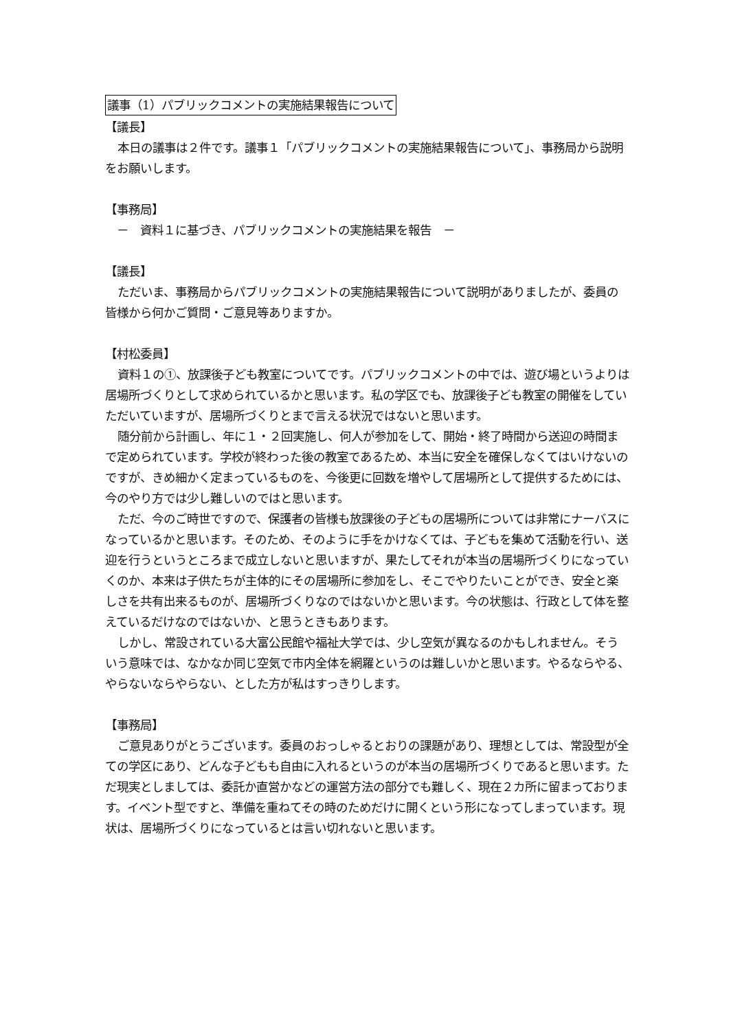議事（1）パブリックコメントの実施結果報告について
【議長】
本日の議事は２件です。議事１「パブリックコメントの実施結果報告について」、事務局から説明をお願いします。
【事務局】
　－　資料１に基づき、パブリックコメントの実施結果を報告　－
【議長】
ただいま、事務局からパブリックコメントの実施結果報告について説明がありましたが、委員の皆様から何かご質問・ご意見等ありますか。
【村松委員】
資料１の①、放課後子ども教室についてです。パブリックコメントの中では、遊び場というよりは居場所づくりとして求められているかと思います。私の学区でも、放課後子ども教室の開催をしていただいていますが、居場所づくりとまで言える状況ではないと思います。
随分前から計画し、年に１・２回実施し、何人が参加をして、開始・終了時間から送迎の時間まで定められています。学校が終わった後の教室であるため、本当に安全を確保しなくてはいけないのですが、きめ細かく定まっているものを、今後更に回数を増やして居場所として提供するためには、今のやり方では少し難しいのではと思います。
ただ、今のご時世ですので、保護者の皆様も放課後の子どもの居場所については非常にナーバスになっているかと思います。そのため、そのように手をかけなくては、子どもを集めて活動を行い、送迎を行うというところまで成立しないと思いますが、果たしてそれが本当の居場所づくりになっていくのか、本来は子供たちが主体的にその居場所に参加をし、そこでやりたいことができ、安全と楽しさを共有出来るものが、居場所づくりなのではないかと思います。今の状態は、行政として体を整えているだけなのではないか、と思うときもあります。
しかし、常設されている大富公民館や福祉大学では、少し空気が異なるのかもしれません。そういう意味では、なかなか同じ空気で市内全体を網羅というのは難しいかと思います。やるならやる、やらないならやらない、とした方が私はすっきりします。
【事務局】
ご意見ありがとうございます。委員のおっしゃるとおりの課題があり、理想としては、常設型が全ての学区にあり、どんな子どもも自由に入れるというのが本当の居場所づくりであると思います。ただ現実としましては、委託か直営かなどの運営方法の部分でも難しく、現在２カ所に留まっております。イベント型ですと、準備を重ねてその時のためだけに開くという形になってしまっています。現状は、居場所づくりになっているとは言い切れないと思います。